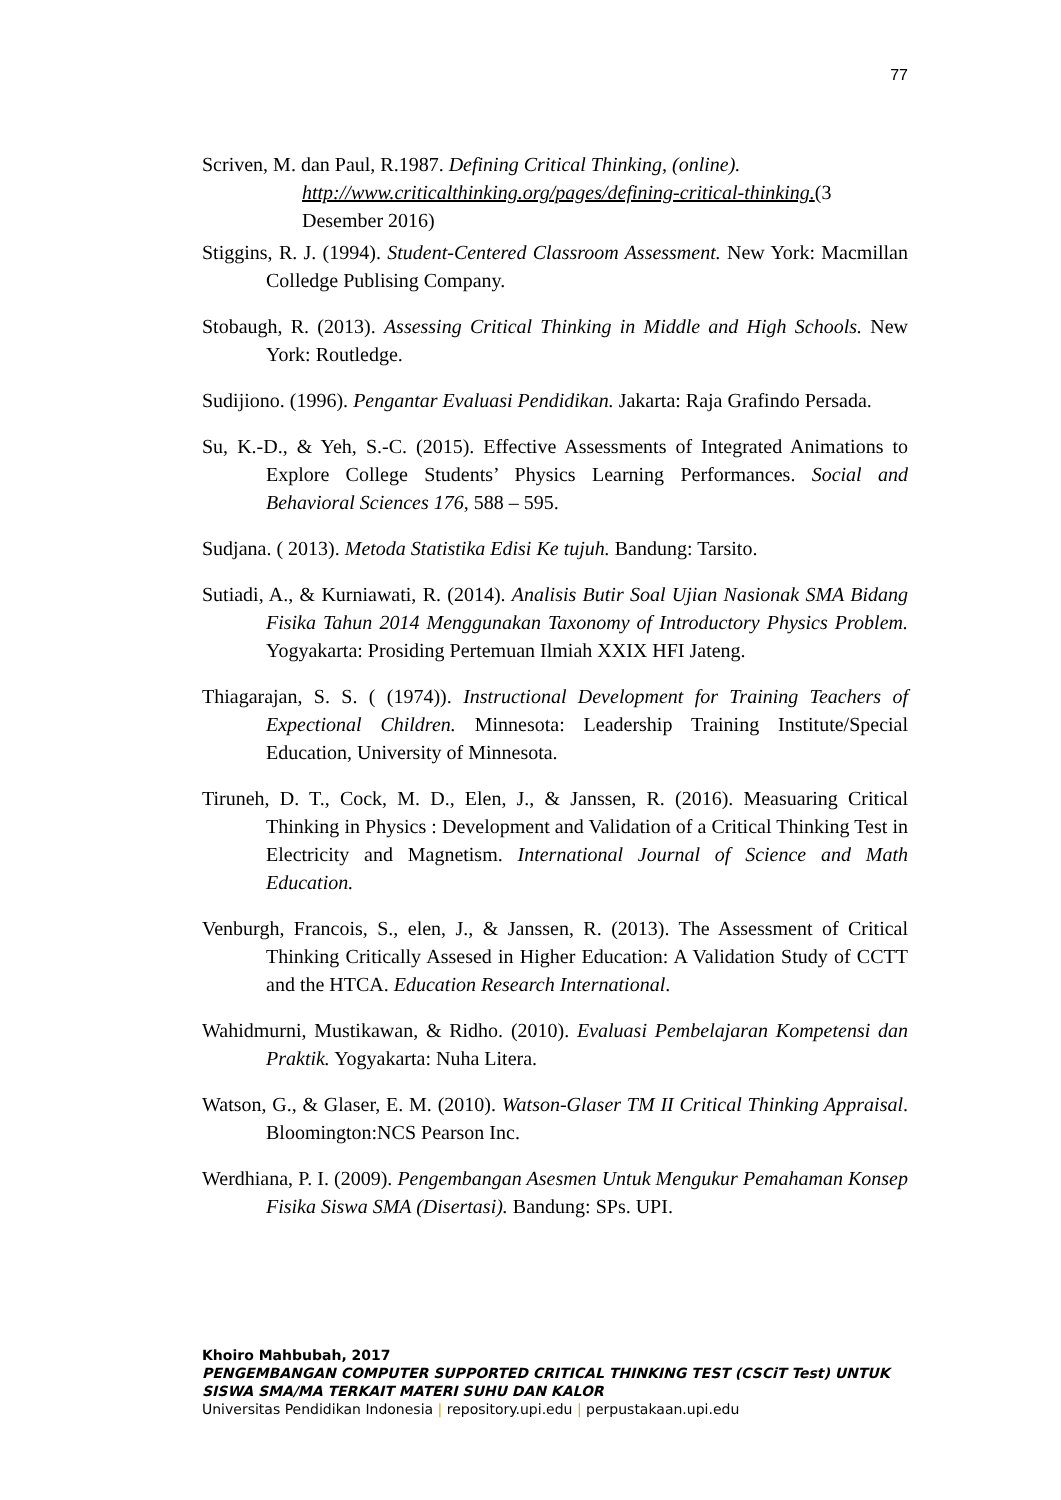77
Scriven, M. dan Paul, R.1987. Defining Critical Thinking, (online).
http://www.criticalthinking.org/pages/defining-critical-thinking.(3 Desember 2016)
Stiggins, R. J. (1994). Student-Centered Classroom Assessment. New York: Macmillan Colledge Publising Company.
Stobaugh, R. (2013). Assessing Critical Thinking in Middle and High Schools. New York: Routledge.
Sudijiono. (1996). Pengantar Evaluasi Pendidikan. Jakarta: Raja Grafindo Persada.
Su, K.-D., & Yeh, S.-C. (2015). Effective Assessments of Integrated Animations to Explore College Students’ Physics Learning Performances. Social and Behavioral Sciences 176, 588 – 595.
Sudjana. ( 2013). Metoda Statistika Edisi Ke tujuh. Bandung: Tarsito.
Sutiadi, A., & Kurniawati, R. (2014). Analisis Butir Soal Ujian Nasionak SMA Bidang Fisika Tahun 2014 Menggunakan Taxonomy of Introductory Physics Problem. Yogyakarta: Prosiding Pertemuan Ilmiah XXIX HFI Jateng.
Thiagarajan, S. S. ( (1974)). Instructional Development for Training Teachers of Expectional Children. Minnesota: Leadership Training Institute/Special Education, University of Minnesota.
Tiruneh, D. T., Cock, M. D., Elen, J., & Janssen, R. (2016). Measuaring Critical Thinking in Physics : Development and Validation of a Critical Thinking Test in Electricity and Magnetism. International Journal of Science and Math Education.
Venburgh, Francois, S., elen, J., & Janssen, R. (2013). The Assessment of Critical Thinking Critically Assesed in Higher Education: A Validation Study of CCTT and the HTCA. Education Research International.
Wahidmurni, Mustikawan, & Ridho. (2010). Evaluasi Pembelajaran Kompetensi dan Praktik. Yogyakarta: Nuha Litera.
Watson, G., & Glaser, E. M. (2010). Watson-Glaser TM II Critical Thinking Appraisal. Bloomington:NCS Pearson Inc.
Werdhiana, P. I. (2009). Pengembangan Asesmen Untuk Mengukur Pemahaman Konsep Fisika Siswa SMA (Disertasi). Bandung: SPs. UPI.
Khoiro Mahbubah, 2017
PENGEMBANGAN COMPUTER SUPPORTED CRITICAL THINKING TEST (CSCiT Test) UNTUK SISWA SMA/MA TERKAIT MATERI SUHU DAN KALOR
Universitas Pendidikan Indonesia | repository.upi.edu | perpustakaan.upi.edu